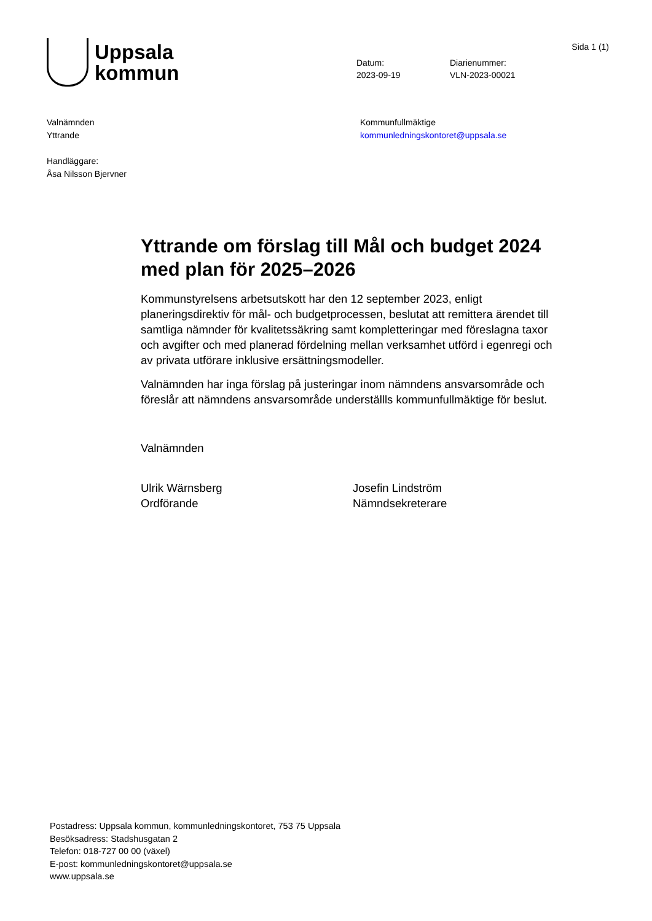Sida 1 (1)
Uppsala
kommun
Datum:
2023-09-19
Diarienummer:
VLN-2023-00021
Valnämnden
Yttrande
Handläggare:
Åsa Nilsson Bjervner
Kommunfullmäktige
kommunledningskontoret@uppsala.se
Yttrande om förslag till Mål och budget 2024 med plan för 2025–2026
Kommunstyrelsens arbetsutskott har den 12 september 2023, enligt planeringsdirektiv för mål- och budgetprocessen, beslutat att remittera ärendet till samtliga nämnder för kvalitetssäkring samt kompletteringar med föreslagna taxor och avgifter och med planerad fördelning mellan verksamhet utförd i egenregi och av privata utförare inklusive ersättningsmodeller.
Valnämnden har inga förslag på justeringar inom nämndens ansvarsområde och föreslår att nämndens ansvarsområde underställls kommunfullmäktige för beslut.
Valnämnden
Ulrik Wärnsberg
Ordförande
Josefin Lindström
Nämndsekreterare
Postadress: Uppsala kommun, kommunledningskontoret, 753 75 Uppsala
Besöksadress: Stadshusgatan 2
Telefon: 018-727 00 00 (växel)
E-post: kommunledningskontoret@uppsala.se
www.uppsala.se